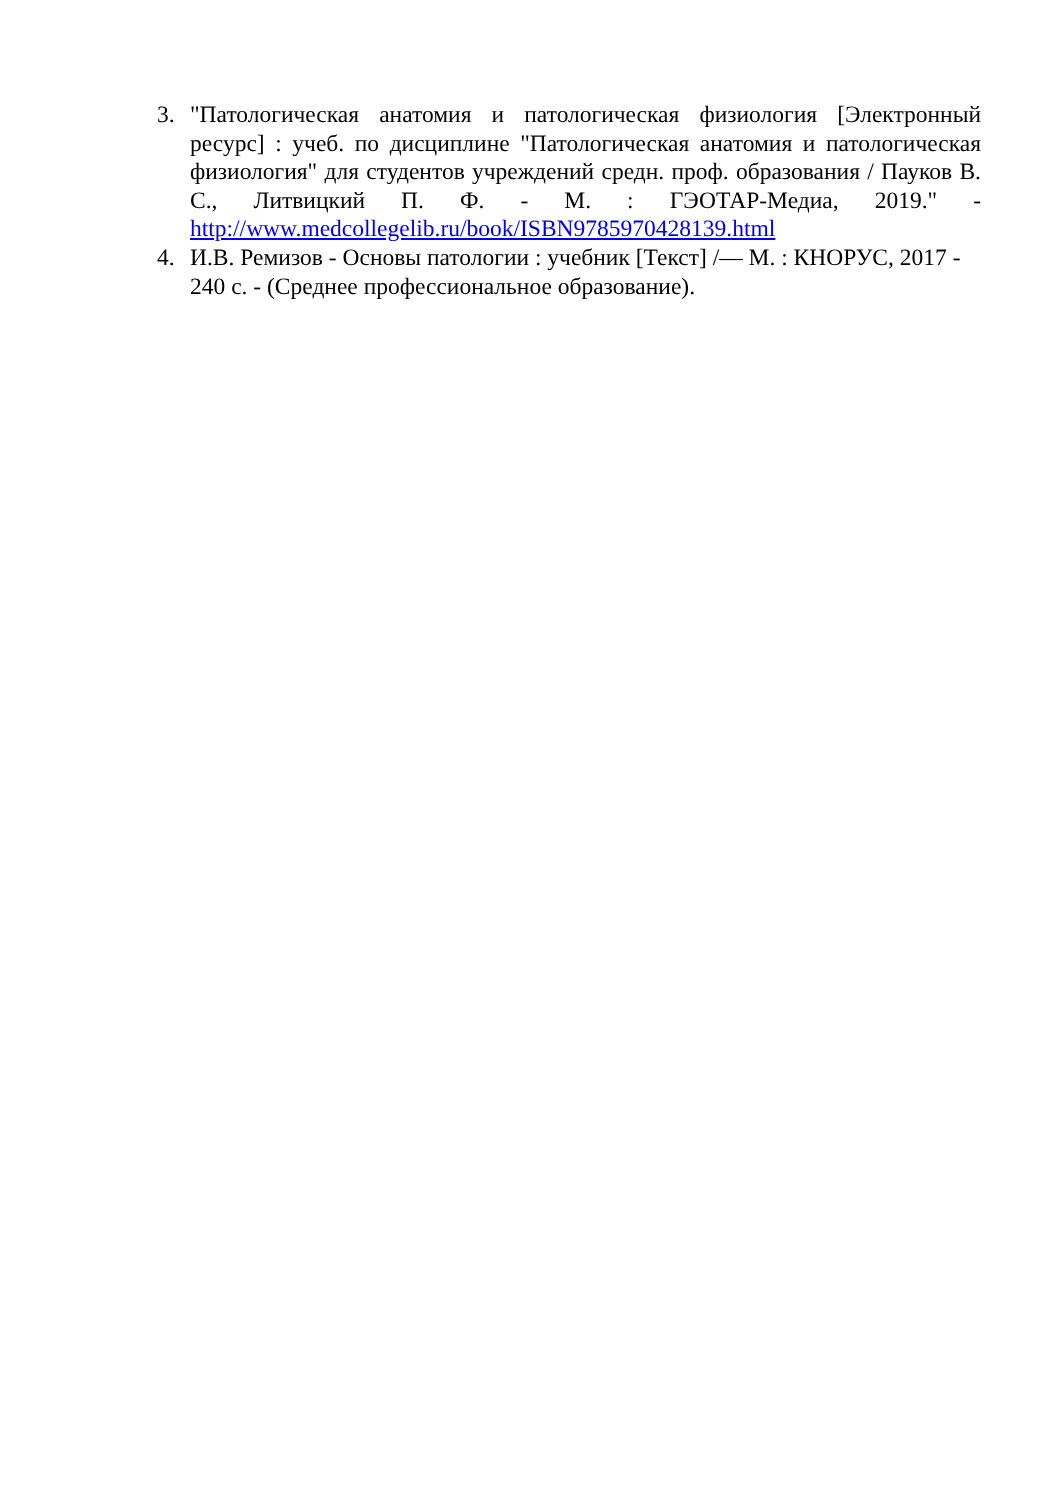3. "Патологическая анатомия и патологическая физиология [Электронный ресурс] : учеб. по дисциплине "Патологическая анатомия и патологическая физиология" для студентов учреждений средн. проф. образования / Пауков В. С., Литвицкий П. Ф. - М. : ГЭОТАР-Медиа, 2019." - http://www.medcollegelib.ru/book/ISBN9785970428139.html
4. И.В. Ремизов - Основы патологии : учебник [Текст] /— М. : КНОРУС, 2017 - 240 с. - (Среднее профессиональное образование).